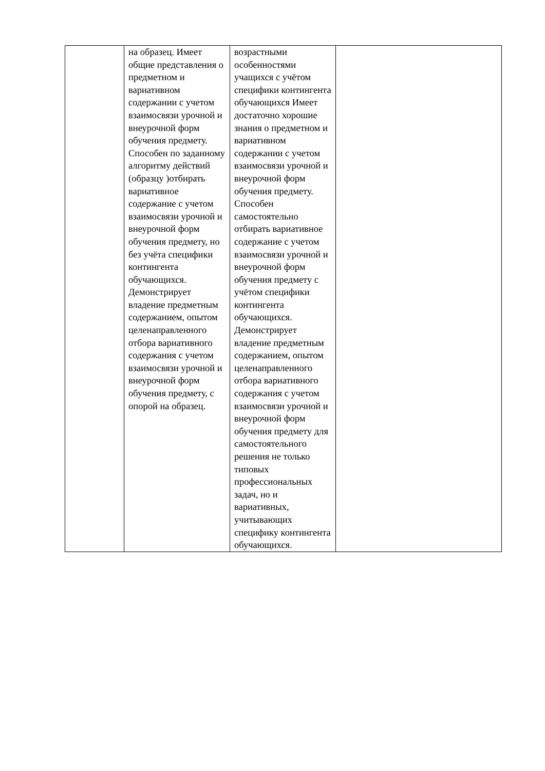| | на образец. Имеет общие представления о предметном и вариативном содержании с учетом взаимосвязи урочной и внеурочной форм обучения предмету. Способен по заданному алгоритму действий (образцу )отбирать вариативное содержание с учетом взаимосвязи урочной и внеурочной форм обучения предмету, но без учёта специфики контингента обучающихся. Демонстрирует владение предметным содержанием, опытом целенаправленного отбора вариативного содержания с учетом взаимосвязи урочной и внеурочной форм обучения предмету, с опорой на образец. | возрастными особенностями учащихся с учётом специфики контингента обучающихся Имеет достаточно хорошие знания о предметном и вариативном содержании с учетом взаимосвязи урочной и внеурочной форм обучения предмету. Способен самостоятельно отбирать вариативное содержание с учетом взаимосвязи урочной и внеурочной форм обучения предмету с учётом специфики контингента обучающихся. Демонстрирует владение предметным содержанием, опытом целенаправленного отбора вариативного содержания с учетом взаимосвязи урочной и внеурочной форм обучения предмету для самостоятельного решения не только типовых профессиональных задач, но и вариативных, учитывающих специфику контингента обучающихся. | |